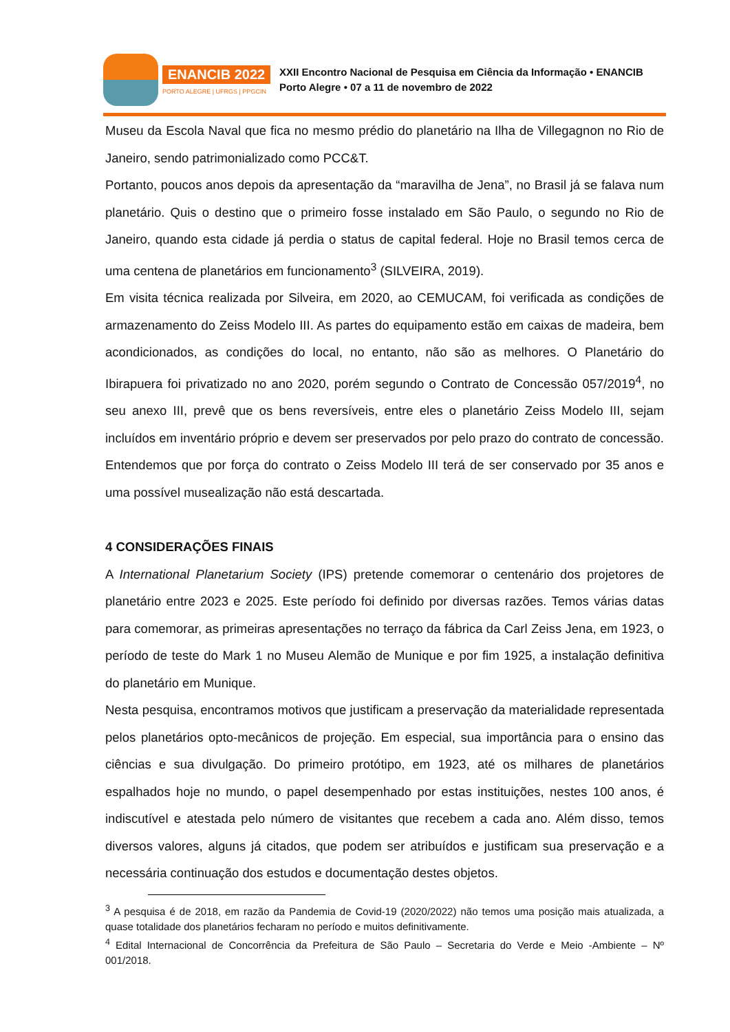ENANCIB 2022
PORTO ALEGRE | UFRGS | PPGCIN
XXII Encontro Nacional de Pesquisa em Ciência da Informação • ENANCIB
Porto Alegre • 07 a 11 de novembro de 2022
Museu da Escola Naval que fica no mesmo prédio do planetário na Ilha de Villegagnon no Rio de Janeiro, sendo patrimonializado como PCC&T.
Portanto, poucos anos depois da apresentação da “maravilha de Jena”, no Brasil já se falava num planetário. Quis o destino que o primeiro fosse instalado em São Paulo, o segundo no Rio de Janeiro, quando esta cidade já perdia o status de capital federal. Hoje no Brasil temos cerca de uma centena de planetários em funcionamento<sup>3</sup> (SILVEIRA, 2019).
Em visita técnica realizada por Silveira, em 2020, ao CEMUCAM, foi verificada as condições de armazenamento do Zeiss Modelo III. As partes do equipamento estão em caixas de madeira, bem acondicionados, as condições do local, no entanto, não são as melhores. O Planetário do Ibirapuera foi privatizado no ano 2020, porém segundo o Contrato de Concessão 057/2019<sup>4</sup>, no seu anexo III, prevê que os bens reversíveis, entre eles o planetário Zeiss Modelo III, sejam incluídos em inventário próprio e devem ser preservados por pelo prazo do contrato de concessão. Entendemos que por força do contrato o Zeiss Modelo III terá de ser conservado por 35 anos e uma possível musealização não está descartada.
4 CONSIDERAÇÕES FINAIS
A International Planetarium Society (IPS) pretende comemorar o centenário dos projetores de planetário entre 2023 e 2025. Este período foi definido por diversas razões. Temos várias datas para comemorar, as primeiras apresentações no terraço da fábrica da Carl Zeiss Jena, em 1923, o período de teste do Mark 1 no Museu Alemão de Munique e por fim 1925, a instalação definitiva do planetário em Munique.
Nesta pesquisa, encontramos motivos que justificam a preservação da materialidade representada pelos planetários opto-mecânicos de projeção. Em especial, sua importância para o ensino das ciências e sua divulgação. Do primeiro protótipo, em 1923, até os milhares de planetários espalhados hoje no mundo, o papel desempenhado por estas instituições, nestes 100 anos, é indiscutível e atestada pelo número de visitantes que recebem a cada ano. Além disso, temos diversos valores, alguns já citados, que podem ser atribuídos e justificam sua preservação e a necessária continuação dos estudos e documentação destes objetos.
<sup>3</sup> A pesquisa é de 2018, em razão da Pandemia de Covid-19 (2020/2022) não temos uma posição mais atualizada, a quase totalidade dos planetários fecharam no período e muitos definitivamente.
<sup>4</sup> Edital Internacional de Concorrência da Prefeitura de São Paulo – Secretaria do Verde e Meio -Ambiente – Nº 001/2018.